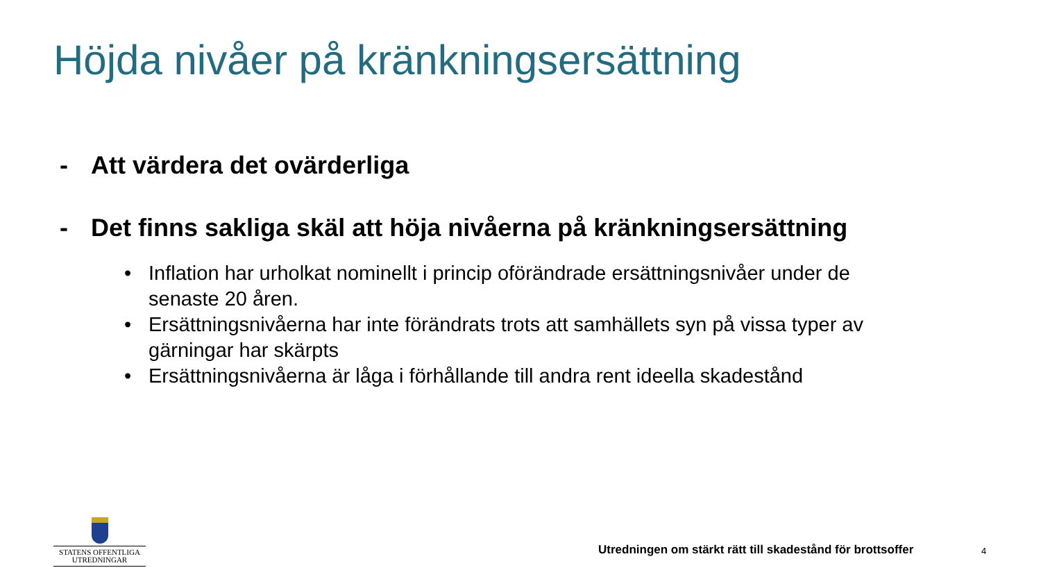Höjda nivåer på kränkningsersättning
- Att värdera det ovärderliga
- Det finns sakliga skäl att höja nivåerna på kränkningsersättning
• Inflation har urholkat nominellt i princip oförändrade ersättningsnivåer under de senaste 20 åren.
• Ersättningsnivåerna har inte förändrats trots att samhällets syn på vissa typer av gärningar har skärpts
• Ersättningsnivåerna är låga i förhållande till andra rent ideella skadestånd
STATENS OFFENTLIGA
UTREDNINGAR
Utredningen om stärkt rätt till skadestånd för brottsoffer
4